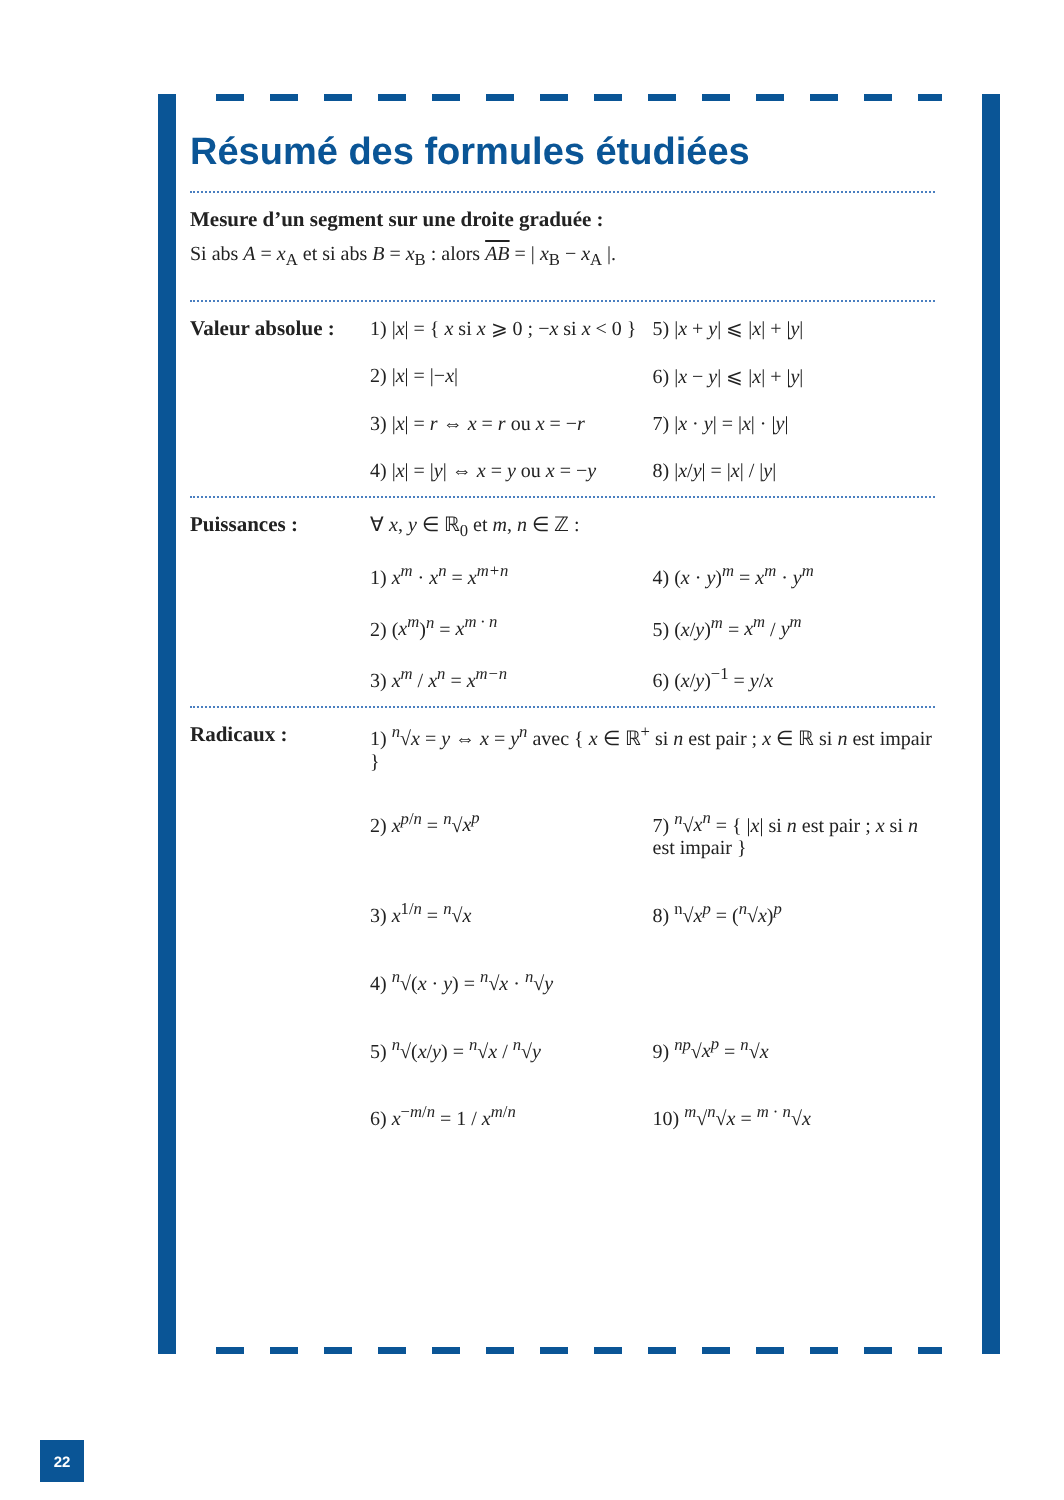Résumé des formules étudiées
Mesure d’un segment sur une droite graduée :
Si abs A = x<sub>A</sub> et si abs B = x<sub>B</sub> : alors AB = | x<sub>B</sub> − x<sub>A</sub> |.
Valeur absolue :
1) |x| = { x si x ⩾ 0 ; −x si x < 0 }
5) |x + y| ⩽ |x| + |y|
2) |x| = |−x|
6) |x − y| ⩽ |x| + |y|
3) |x| = r ⇔ x = r ou x = −r
7) |x · y| = |x| · |y|
4) |x| = |y| ⇔ x = y ou x = −y
8) |x/y| = |x| / |y|
Puissances : ∀ x, y ∈ ℝ<sub>0</sub> et m, n ∈ ℤ :
1) x<sup>m</sup> · x<sup>n</sup> = x<sup>m+n</sup>
4) (x · y)<sup>m</sup> = x<sup>m</sup> · y<sup>m</sup>
2) (x<sup>m</sup>)<sup>n</sup> = x<sup>m · n</sup>
5) (x/y)<sup>m</sup> = x<sup>m</sup> / y<sup>m</sup>
3) x<sup>m</sup> / x<sup>n</sup> = x<sup>m−n</sup>
6) (x/y)<sup>−1</sup> = y/x
Radicaux : 1) <sup>n</sup>√x = y ⇔ x = y<sup>n</sup> avec { x ∈ ℝ<sup>+</sup> si n est pair ; x ∈ ℝ si n est impair }
2) x<sup>p/n</sup> = <sup>n</sup>√x<sup>p</sup>
7) <sup>n</sup>√x<sup>n</sup> = { |x| si n est pair ; x si n est impair }
3) x<sup>1/n</sup> = <sup>n</sup>√x
8) <sup>n</sup>√x<sup>p</sup> = (<sup>n</sup>√x)<sup>p</sup>
4) <sup>n</sup>√(x · y) = <sup>n</sup>√x · <sup>n</sup>√y
5) <sup>n</sup>√(x/y) = <sup>n</sup>√x / <sup>n</sup>√y
9) <sup>np</sup>√x<sup>p</sup> = <sup>n</sup>√x
6) x<sup>−m/n</sup> = 1 / x<sup>m/n</sup>
10) <sup>m</sup>√<sup>n</sup>√x = <sup>m · n</sup>√x
22